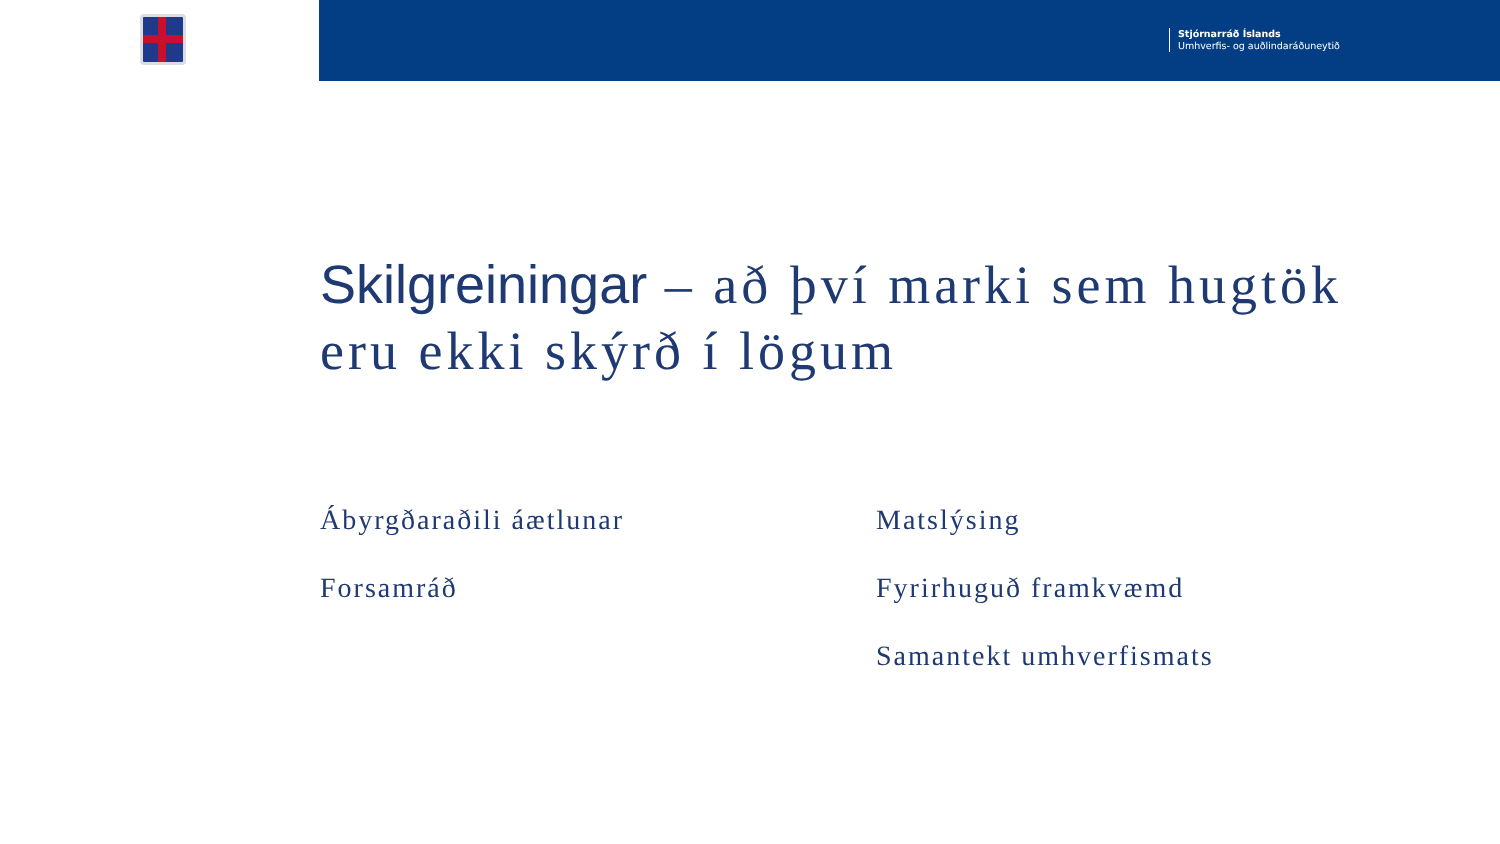Stjórnarráð Íslands
Umhverfis- og auðlindaráðuneytið
Skilgreiningar – að því marki sem hugtök eru ekki skýrð í lögum
Ábyrgðaraðili áætlunar
Forsamráð
Matslýsing
Fyrirhuguð framkvæmd
Samantekt umhverfismats